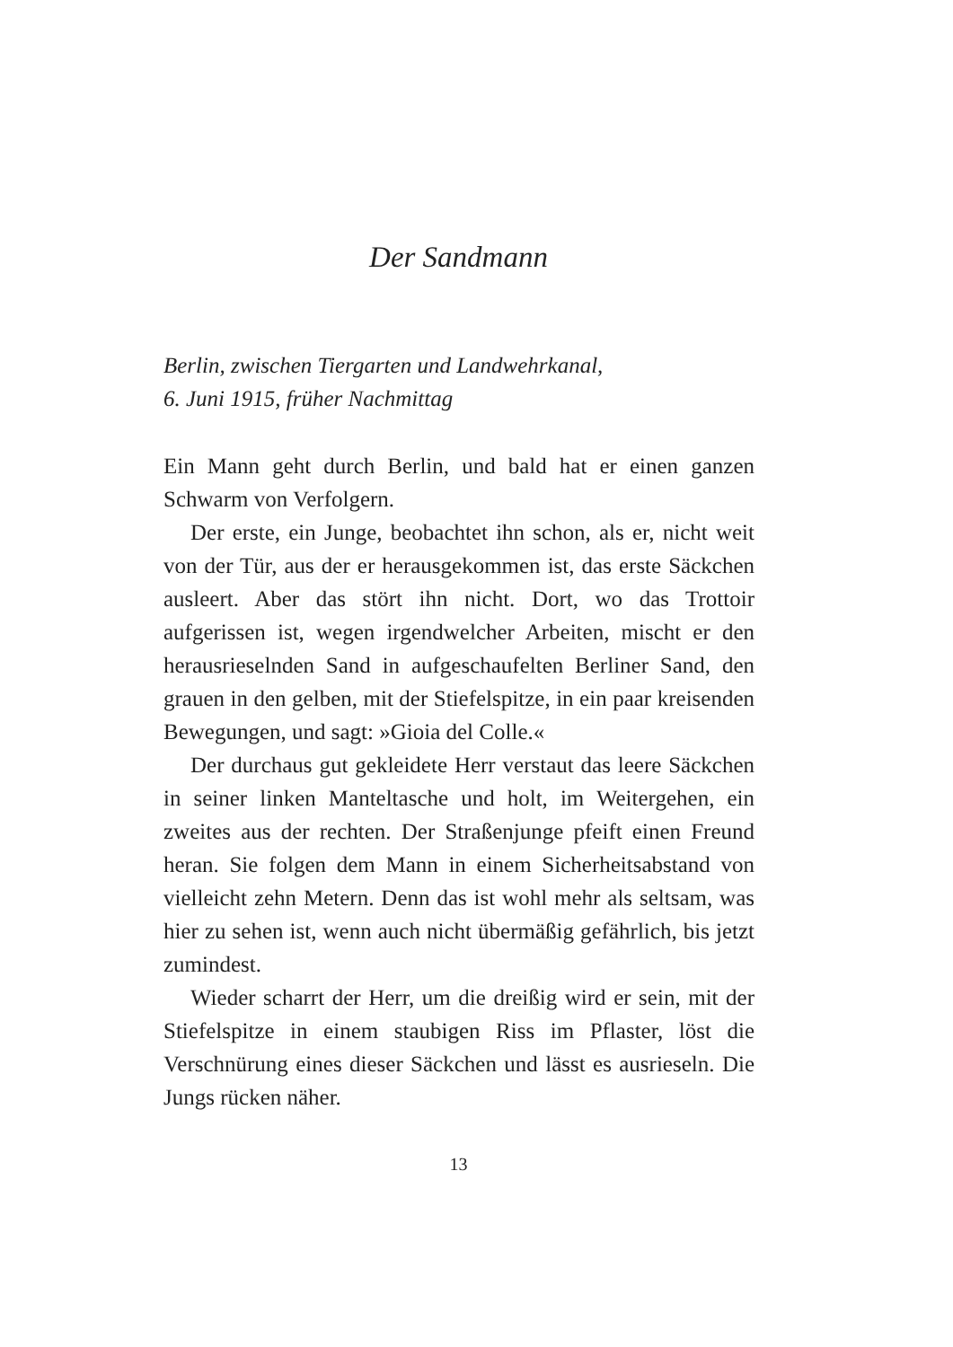Der Sandmann
Berlin, zwischen Tiergarten und Landwehrkanal,
6. Juni 1915, früher Nachmittag
Ein Mann geht durch Berlin, und bald hat er einen ganzen Schwarm von Verfolgern.
Der erste, ein Junge, beobachtet ihn schon, als er, nicht weit von der Tür, aus der er herausgekommen ist, das erste Säckchen ausleert. Aber das stört ihn nicht. Dort, wo das Trottoir aufgerissen ist, wegen irgendwelcher Arbeiten, mischt er den herausrieselnden Sand in aufgeschaufelten Berliner Sand, den grauen in den gelben, mit der Stiefelspitze, in ein paar kreisenden Bewegungen, und sagt: »Gioia del Colle.«
Der durchaus gut gekleidete Herr verstaut das leere Säckchen in seiner linken Manteltasche und holt, im Weitergehen, ein zweites aus der rechten. Der Straßenjunge pfeift einen Freund heran. Sie folgen dem Mann in einem Sicherheitsabstand von vielleicht zehn Metern. Denn das ist wohl mehr als seltsam, was hier zu sehen ist, wenn auch nicht übermäßig gefährlich, bis jetzt zumindest.
Wieder scharrt der Herr, um die dreißig wird er sein, mit der Stiefelspitze in einem staubigen Riss im Pflaster, löst die Verschnürung eines dieser Säckchen und lässt es ausrieseln. Die Jungs rücken näher.
13